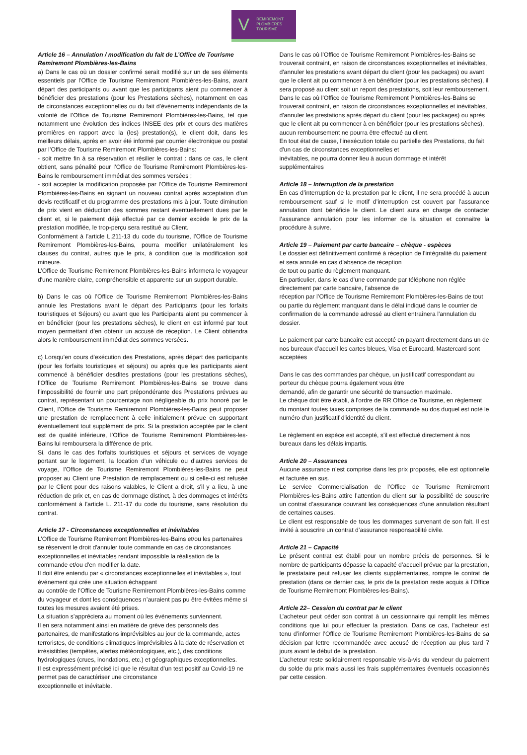V REMIREMONT
PLOMBIERES
TOURISME
Article 16 – Annulation / modification du fait de L’Office de Tourisme Remiremont Plombières-les-Bains
a) Dans le cas où un dossier confirmé serait modifié sur un de ses éléments essentiels par l’Office de Tourisme Remiremont Plombières-les-Bains, avant départ des participants ou avant que les participants aient pu commencer à bénéficier des prestations (pour les Prestations sèches), notamment en cas de circonstances exceptionnelles ou du fait d’événements indépendants de la volonté de l’Office de Tourisme Remiremont Plombières-les-Bains, tel que notamment une évolution des indices INSEE des prix et cours des matières premières en rapport avec la (les) prestation(s), le client doit, dans les meilleurs délais, après en avoir été informé par courrier électronique ou postal par l’Office de Tourisme Remiremont Plombières-les-Bains:
- soit mettre fin à sa réservation et résilier le contrat : dans ce cas, le client obtient, sans pénalité pour l’Office de Tourisme Remiremont Plombières-les-Bains le remboursement immédiat des sommes versées ;
- soit accepter la modification proposée par l’Office de Tourisme Remiremont Plombières-les-Bains en signant un nouveau contrat après acceptation d’un devis rectificatif et du programme des prestations mis à jour. Toute diminution de prix vient en déduction des sommes restant éventuellement dues par le client et, si le paiement déjà effectué par ce dernier excède le prix de la prestation modifiée, le trop-perçu sera restitué au Client.
Conformément à l’article L.211-13 du code du tourisme, l’Office de Tourisme Remiremont Plombières-les-Bains, pourra modifier unilatéralement les clauses du contrat, autres que le prix, à condition que la modification soit mineure.
L’Office de Tourisme Remiremont Plombières-les-Bains informera le voyageur d'une manière claire, compréhensible et apparente sur un support durable.
b) Dans le cas où l’Office de Tourisme Remiremont Plombières-les-Bains annule les Prestations avant le départ des Participants (pour les forfaits touristiques et Séjours) ou avant que les Participants aient pu commencer à en bénéficier (pour les prestations sèches), le client en est informé par tout moyen permettant d’en obtenir un accusé de réception. Le Client obtiendra alors le remboursement immédiat des sommes versées.
c) Lorsqu’en cours d’exécution des Prestations, après départ des participants (pour les forfaits touristiques et séjours) ou après que les participants aient commencé à bénéficier desdites prestations (pour les prestations sèches), l’Office de Tourisme Remiremont Plombières-les-Bains se trouve dans l’impossibilité de fournir une part prépondérante des Prestations prévues au contrat, représentant un pourcentage non négligeable du prix honoré par le Client, l’Office de Tourisme Remiremont Plombières-les-Bains peut proposer une prestation de remplacement à celle initialement prévue en supportant éventuellement tout supplément de prix. Si la prestation acceptée par le client est de qualité inférieure, l’Office de Tourisme Remiremont Plombières-les-Bains lui remboursera la différence de prix.
Si, dans le cas des forfaits touristiques et séjours et services de voyage portant sur le logement, la location d'un véhicule ou d'autres services de voyage, l’Office de Tourisme Remiremont Plombières-les-Bains ne peut proposer au Client une Prestation de remplacement ou si celle-ci est refusée par le Client pour des raisons valables, le Client a droit, s'il y a lieu, à une réduction de prix et, en cas de dommage distinct, à des dommages et intérêts conformément à l'article L. 211-17 du code du tourisme, sans résolution du contrat.
Article 17 - Circonstances exceptionnelles et inévitables
L’Office de Tourisme Remiremont Plombières-les-Bains et/ou les partenaires se réservent le droit d'annuler toute commande en cas de circonstances exceptionnelles et inévitables rendant impossible la réalisation de la commande et/ou d'en modifier la date.
Il doit être entendu par « circonstances exceptionnelles et inévitables », tout événement qui crée une situation échappant
au contrôle de l’Office de Tourisme Remiremont Plombières-les-Bains comme du voyageur et dont les conséquences n’auraient pas pu être évitées même si toutes les mesures avaient été prises.
La situation s’appréciera au moment où les événements surviennent.
Il en sera notamment ainsi en matière de grève des personnels des partenaires, de manifestations imprévisibles au jour de la commande, actes terroristes, de conditions climatiques imprévisibles à la date de réservation et irrésistibles (tempêtes, alertes météorologiques, etc.), des conditions hydrologiques (crues, inondations, etc.) et géographiques exceptionnelles.
Il est expressément précisé ici que le résultat d’un test positif au Covid-19 ne permet pas de caractériser une circonstance
exceptionnelle et inévitable.
Dans le cas où l’Office de Tourisme Remiremont Plombières-les-Bains se trouverait contraint, en raison de circonstances exceptionnelles et inévitables, d'annuler les prestations avant départ du client (pour les packages) ou avant que le client ait pu commencer à en bénéficier (pour les prestations sèches), il sera proposé au client soit un report des prestations, soit leur remboursement.
Dans le cas où l’Office de Tourisme Remiremont Plombières-les-Bains se trouverait contraint, en raison de circonstances exceptionnelles et inévitables, d'annuler les prestations après départ du client (pour les packages) ou après que le client ait pu commencer à en bénéficier (pour les prestations sèches), aucun remboursement ne pourra être effectué au client.
En tout état de cause, l'inexécution totale ou partielle des Prestations, du fait d'un cas de circonstances exceptionnelles et
inévitables, ne pourra donner lieu à aucun dommage et intérêt supplémentaires
Article 18 – Interruption de la prestation
En cas d’interruption de la prestation par le client, il ne sera procédé à aucun remboursement sauf si le motif d’interruption est couvert par l’assurance annulation dont bénéficie le client. Le client aura en charge de contacter l’assurance annulation pour les informer de la situation et connaitre la procédure à suivre.
Article 19 – Paiement par carte bancaire – chèque - espèces
Le dossier est définitivement confirmé à réception de l’intégralité du paiement et sera annulé en cas d’absence de réception
de tout ou partie du règlement manquant.
En particulier, dans le cas d’une commande par téléphone non réglée directement par carte bancaire, l’absence de
réception par l’Office de Tourisme Remiremont Plombières-les-Bains de tout ou partie du règlement manquant dans le délai indiqué dans le courrier de confirmation de la commande adressé au client entraînera l'annulation du dossier.
Le paiement par carte bancaire est accepté en payant directement dans un de nos bureaux d’accueil les cartes bleues, Visa et Eurocard, Mastercard sont acceptées
Dans le cas des commandes par chèque, un justificatif correspondant au porteur du chèque pourra également vous être
demandé, afin de garantir une sécurité de transaction maximale.
Le chèque doit être établi, à l'ordre de RR Office de Tourisme, en règlement du montant toutes taxes comprises de la commande au dos duquel est noté le numéro d'un justificatif d'identité du client.
Le règlement en espèce est accepté, s’il est effectué directement à nos bureaux dans les délais impartis.
Article 20 – Assurances
Aucune assurance n’est comprise dans les prix proposés, elle est optionnelle et facturée en sus.
Le service Commercialisation de l’Office de Tourisme Remiremont Plombières-les-Bains attire l’attention du client sur la possibilité de souscrire un contrat d’assurance couvrant les conséquences d’une annulation résultant de certaines causes.
Le client est responsable de tous les dommages survenant de son fait. Il est invité à souscrire un contrat d’assurance responsabilité civile.
Article 21 – Capacité
Le présent contrat est établi pour un nombre précis de personnes. Si le nombre de participants dépasse la capacité d’accueil prévue par la prestation, le prestataire peut refuser les clients supplémentaires, rompre le contrat de prestation (dans ce dernier cas, le prix de la prestation reste acquis à l’Office de Tourisme Remiremont Plombières-les-Bains).
Article 22– Cession du contrat par le client
L’acheteur peut céder son contrat à un cessionnaire qui remplit les mêmes conditions que lui pour effectuer la prestation. Dans ce cas, l’acheteur est tenu d’informer l’Office de Tourisme Remiremont Plombières-les-Bains de sa décision par lettre recommandée avec accusé de réception au plus tard 7 jours avant le début de la prestation.
L’acheteur reste solidairement responsable vis-à-vis du vendeur du paiement du solde du prix mais aussi les frais supplémentaires éventuels occasionnés par cette cession.